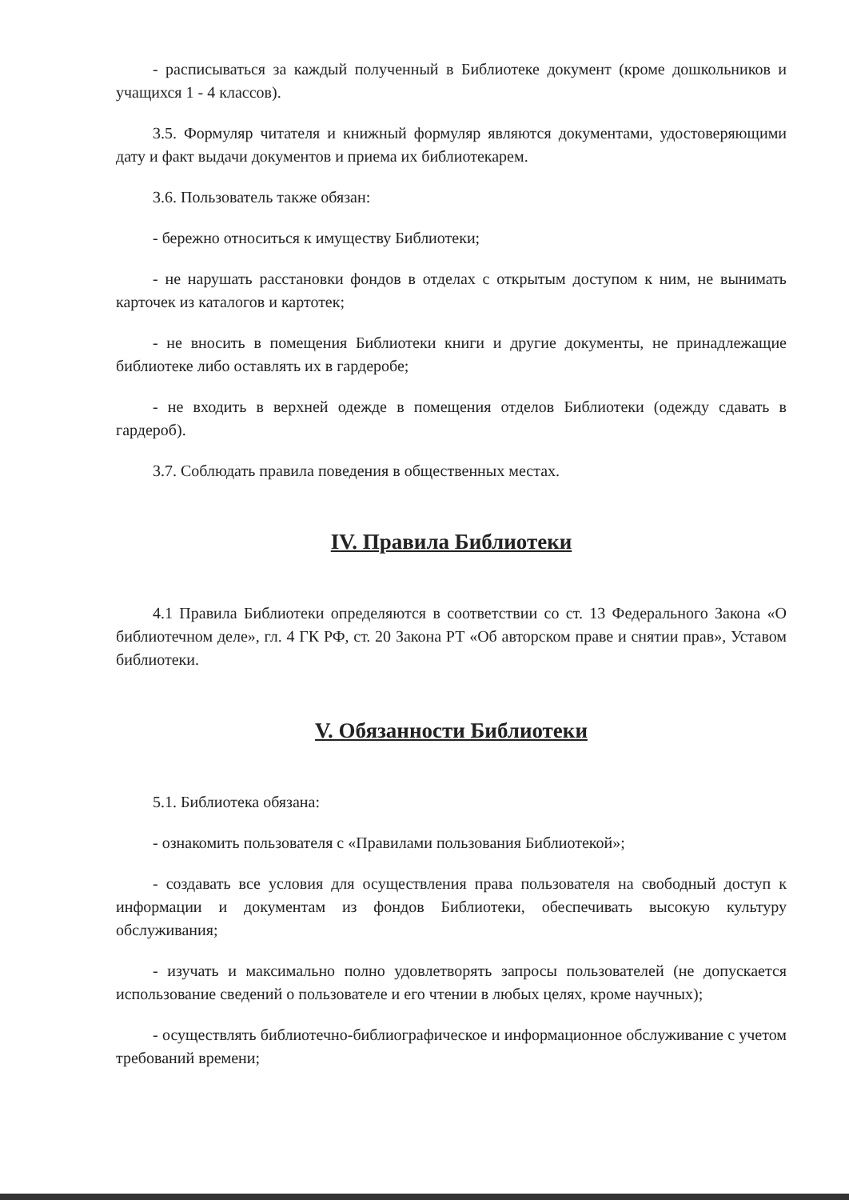- расписываться за каждый полученный в Библиотеке документ (кроме дошкольников и учащихся 1 - 4 классов).
3.5. Формуляр читателя и книжный формуляр являются документами, удостоверяющими дату и факт выдачи документов и приема их библиотекарем.
3.6. Пользователь также обязан:
- бережно относиться к имуществу Библиотеки;
- не нарушать расстановки фондов в отделах с открытым доступом к ним, не вынимать карточек из каталогов и картотек;
- не вносить в помещения Библиотеки книги и другие документы, не принадлежащие библиотеке либо оставлять их в гардеробе;
- не входить в верхней одежде в помещения отделов Библиотеки (одежду сдавать в гардероб).
3.7. Соблюдать правила поведения в общественных местах.
IV. Правила Библиотеки
4.1 Правила Библиотеки определяются в соответствии со ст. 13 Федерального Закона «О библиотечном деле», гл. 4 ГК РФ, ст. 20 Закона РТ «Об авторском праве и снятии прав», Уставом библиотеки.
V. Обязанности Библиотеки
5.1. Библиотека обязана:
- ознакомить пользователя с «Правилами пользования Библиотекой»;
- создавать все условия для осуществления права пользователя на свободный доступ к информации и документам из фондов Библиотеки, обеспечивать высокую культуру обслуживания;
- изучать и максимально полно удовлетворять запросы пользователей (не допускается использование сведений о пользователе и его чтении в любых целях, кроме научных);
- осуществлять библиотечно-библиографическое и информационное обслуживание с учетом требований времени;